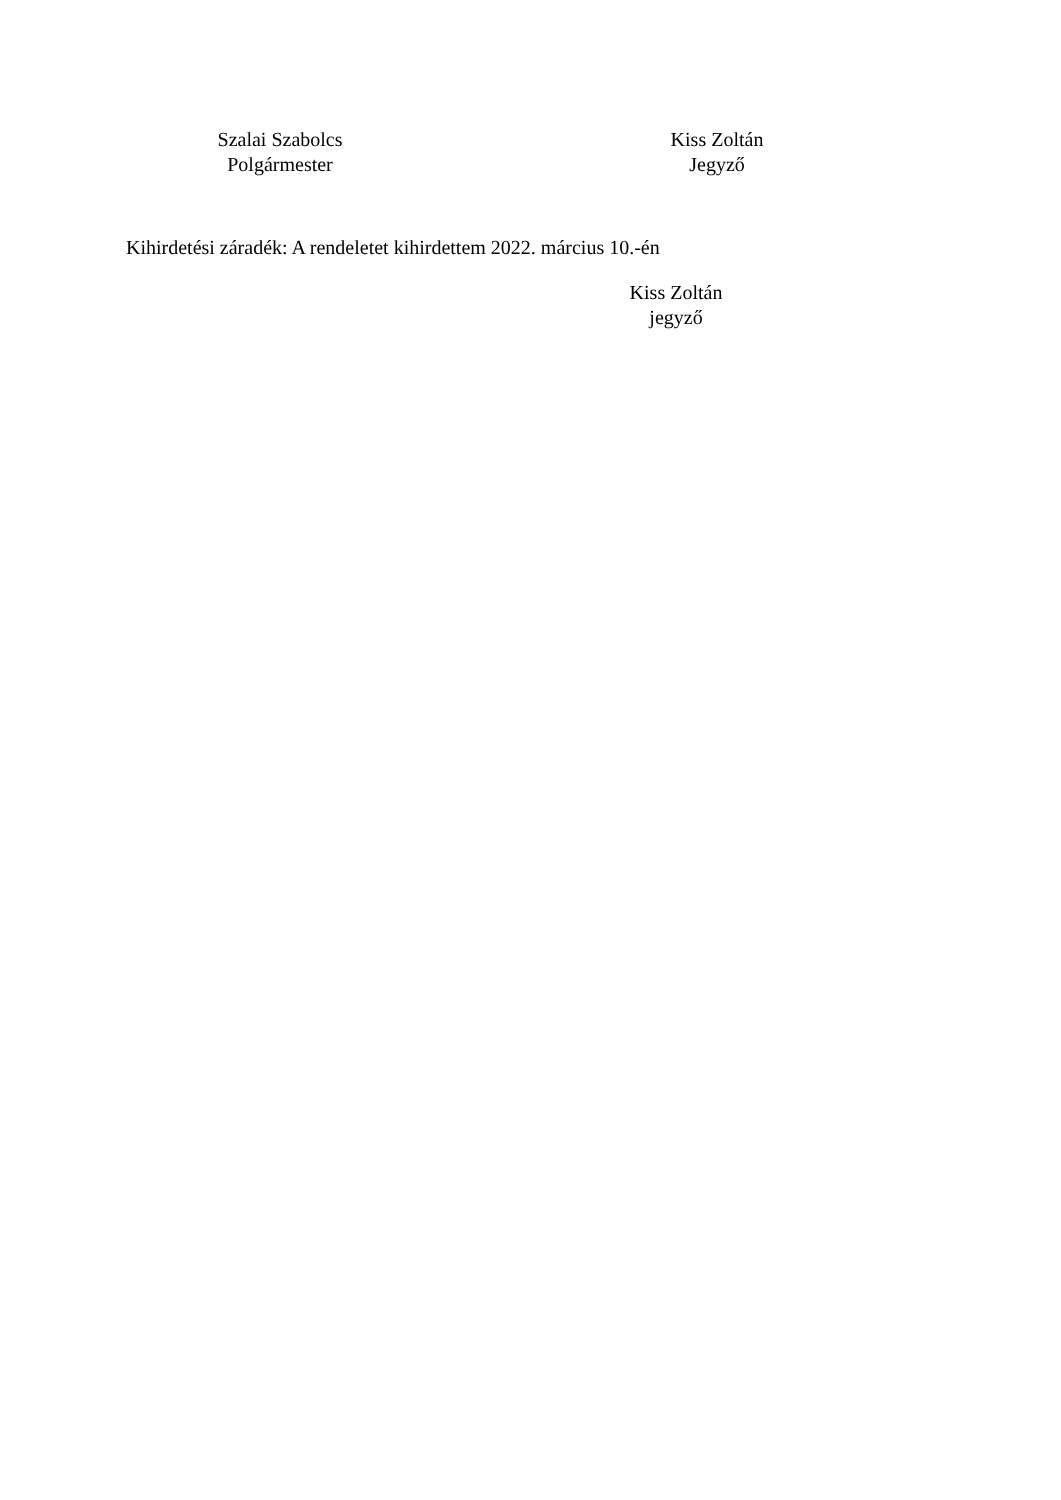Szalai Szabolcs
Polgármester
Kiss Zoltán
Jegyző
Kihirdetési záradék: A rendeletet kihirdettem 2022. március 10.-én
Kiss Zoltán
jegyző